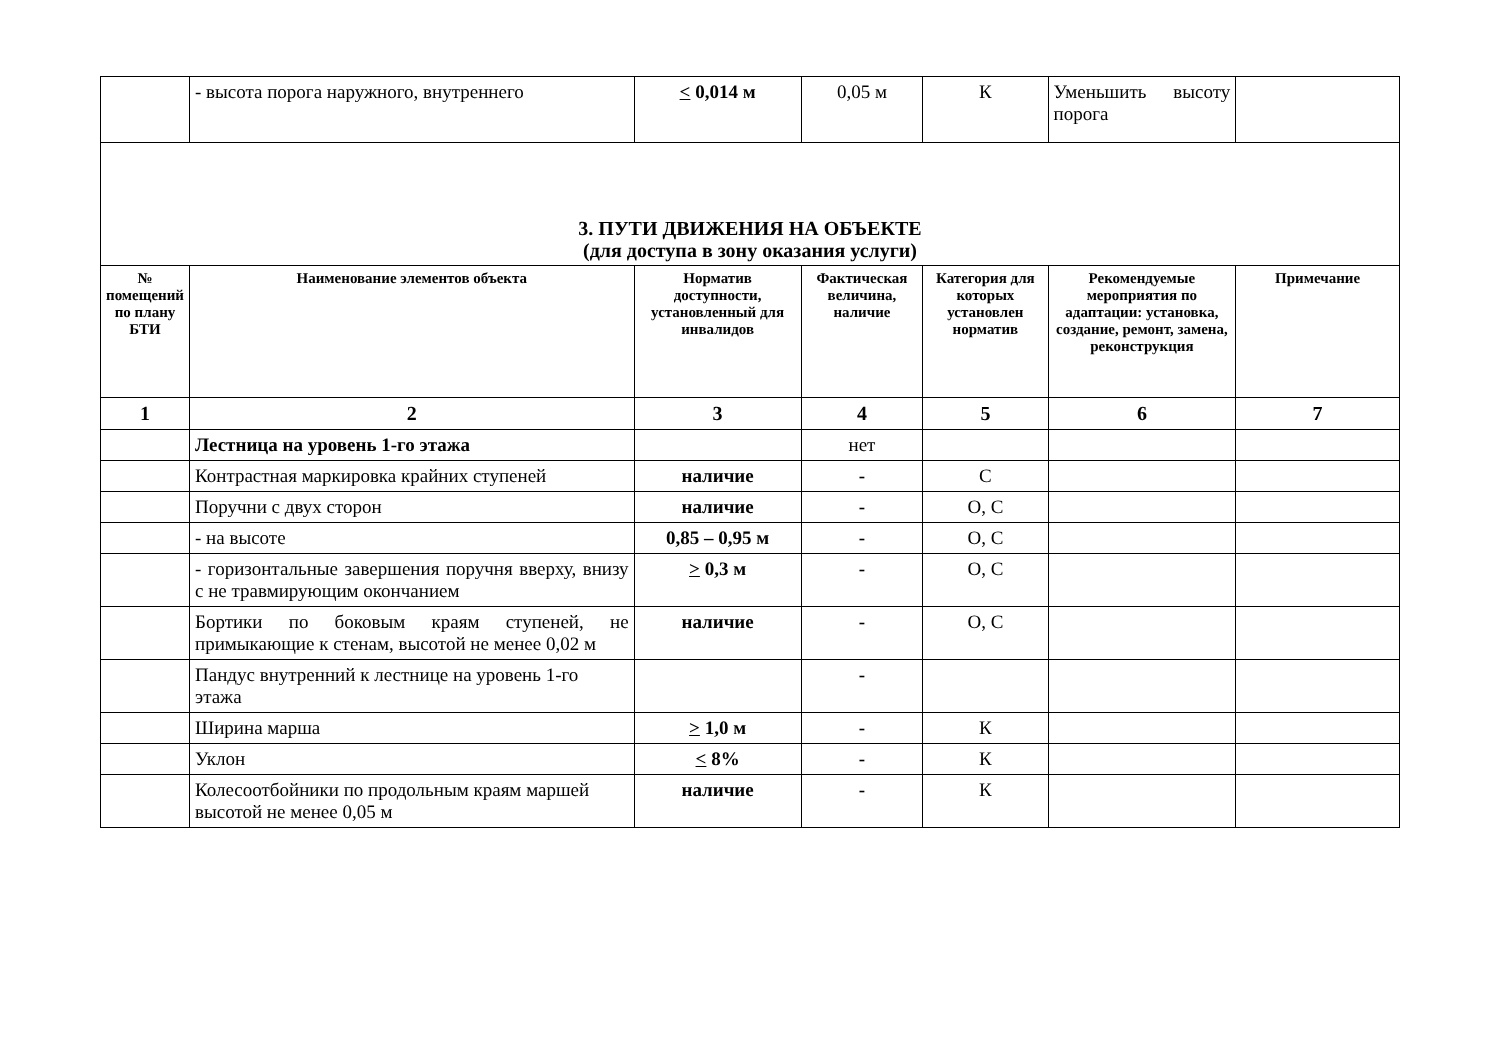| | - высота порога наружного, внутреннего | < 0,014 м | 0,05 м | К | Уменьшить высоту порога | |
| 3. ПУТИ ДВИЖЕНИЯ НА ОБЪЕКТЕ (для доступа в зону оказания услуги) | | | | | | |
| № помещений по плану БТИ | Наименование элементов объекта | Норматив доступности, установленный для инвалидов | Фактическая величина, наличие | Категория для которых установлен норматив | Рекомендуемые мероприятия по адаптации: установка, создание, ремонт, замена, реконструкция | Примечание |
| 1 | 2 | 3 | 4 | 5 | 6 | 7 |
| | Лестница на уровень 1-го этажа | | нет | | | |
| | Контрастная маркировка крайних ступеней | наличие | - | С | | |
| | Поручни с двух сторон | наличие | - | О, С | | |
| | - на высоте | 0,85 – 0,95 м | - | О, С | | |
| | - горизонтальные завершения поручня вверху, внизу с не травмирующим окончанием | > 0,3 м | - | О, С | | |
| | Бортики по боковым краям ступеней, не примыкающие к стенам, высотой не менее 0,02 м | наличие | - | О, С | | |
| | Пандус внутренний к лестнице на уровень 1-го этажа | | - | | | |
| | Ширина марша | > 1,0 м | - | К | | |
| | Уклон | < 8% | - | К | | |
| | Колесоотбойники по продольным краям маршей высотой не менее 0,05 м | наличие | - | К | | |